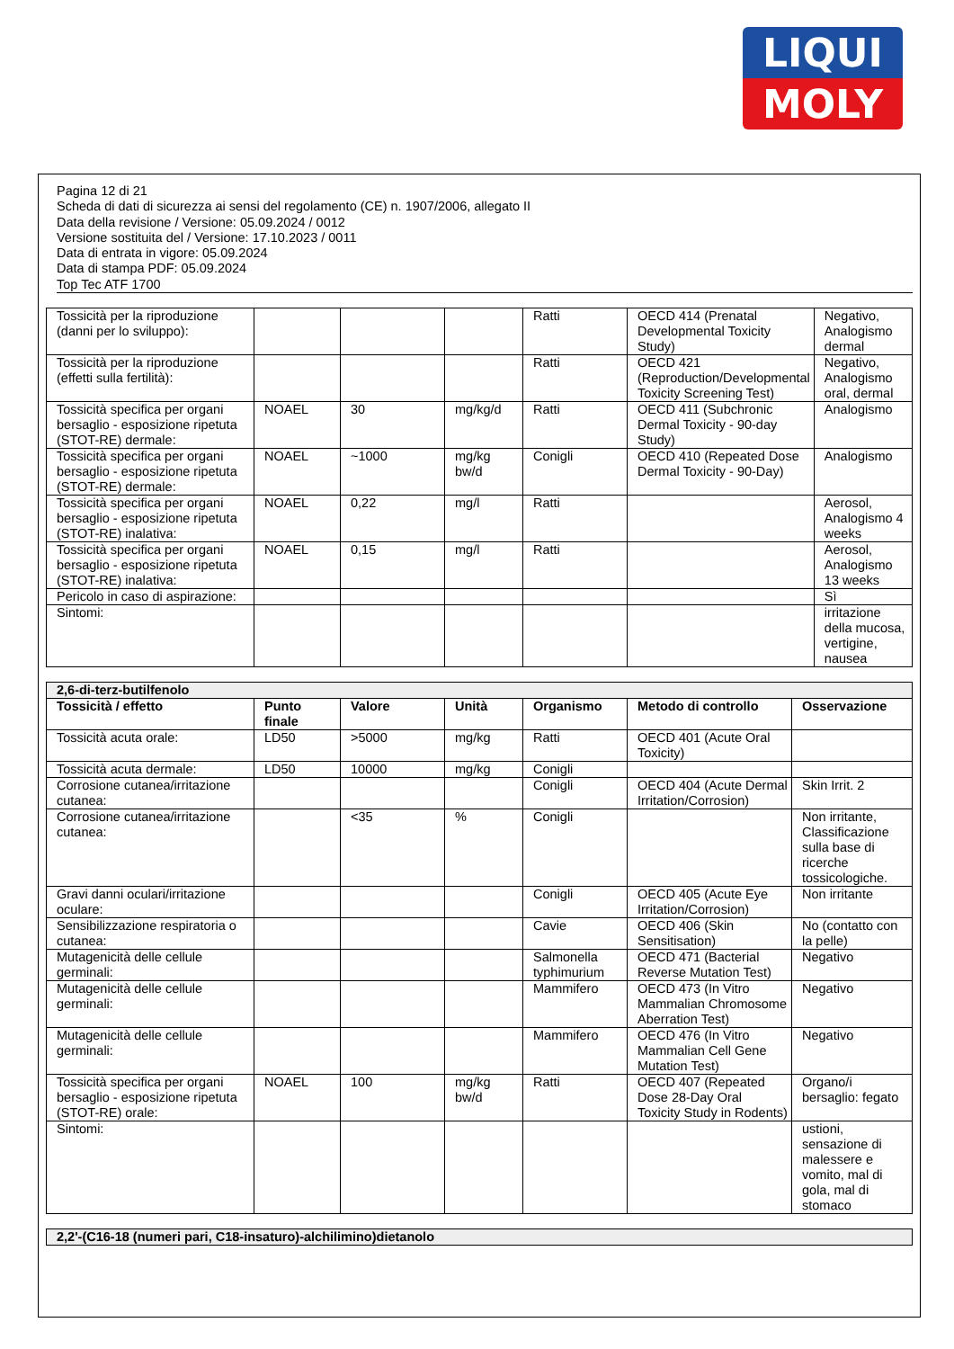LIQUI
MOLY
Pagina 12 di 21
Scheda di dati di sicurezza ai sensi del regolamento (CE) n. 1907/2006, allegato II
Data della revisione / Versione: 05.09.2024 / 0012
Versione sostituita del / Versione: 17.10.2023 / 0011
Data di entrata in vigore: 05.09.2024
Data di stampa PDF: 05.09.2024
Top Tec ATF 1700
| Tossicità per la riproduzione (danni per lo sviluppo): | | | | Ratti | OECD 414 (Prenatal Developmental Toxicity Study) | Negativo, Analogismo dermal |
| Tossicità per la riproduzione (effetti sulla fertilità): | | | | Ratti | OECD 421 (Reproduction/Developmental Toxicity Screening Test) | Negativo, Analogismo oral, dermal |
| Tossicità specifica per organi bersaglio - esposizione ripetuta (STOT-RE) dermale: | NOAEL | 30 | mg/kg/d | Ratti | OECD 411 (Subchronic Dermal Toxicity - 90-day Study) | Analogismo |
| Tossicità specifica per organi bersaglio - esposizione ripetuta (STOT-RE) dermale: | NOAEL | ~1000 | mg/kg bw/d | Conigli | OECD 410 (Repeated Dose Dermal Toxicity - 90-Day) | Analogismo |
| Tossicità specifica per organi bersaglio - esposizione ripetuta (STOT-RE) inalativa: | NOAEL | 0,22 | mg/l | Ratti | | Aerosol, Analogismo 4 weeks |
| Tossicità specifica per organi bersaglio - esposizione ripetuta (STOT-RE) inalativa: | NOAEL | 0,15 | mg/l | Ratti | | Aerosol, Analogismo 13 weeks |
| Pericolo in caso di aspirazione: | | | | | | Sì |
| Sintomi: | | | | | | irritazione della mucosa, vertigine, nausea |
| 2,6-di-terz-butilfenolo | | | | | | |
| Tossicità / effetto | Punto finale | Valore | Unità | Organismo | Metodo di controllo | Osservazione |
| Tossicità acuta orale: | LD50 | >5000 | mg/kg | Ratti | OECD 401 (Acute Oral Toxicity) | |
| Tossicità acuta dermale: | LD50 | 10000 | mg/kg | Conigli | | |
| Corrosione cutanea/irritazione cutanea: | | | | Conigli | OECD 404 (Acute Dermal Irritation/Corrosion) | Skin Irrit. 2 |
| Corrosione cutanea/irritazione cutanea: | | <35 | % | Conigli | | Non irritante, Classificazione sulla base di ricerche tossicologiche. |
| Gravi danni oculari/irritazione oculare: | | | | Conigli | OECD 405 (Acute Eye Irritation/Corrosion) | Non irritante |
| Sensibilizzazione respiratoria o cutanea: | | | | Cavie | OECD 406 (Skin Sensitisation) | No (contatto con la pelle) |
| Mutagenicità delle cellule germinali: | | | | Salmonella typhimurium | OECD 471 (Bacterial Reverse Mutation Test) | Negativo |
| Mutagenicità delle cellule germinali: | | | | Mammifero | OECD 473 (In Vitro Mammalian Chromosome Aberration Test) | Negativo |
| Mutagenicità delle cellule germinali: | | | | Mammifero | OECD 476 (In Vitro Mammalian Cell Gene Mutation Test) | Negativo |
| Tossicità specifica per organi bersaglio - esposizione ripetuta (STOT-RE) orale: | NOAEL | 100 | mg/kg bw/d | Ratti | OECD 407 (Repeated Dose 28-Day Oral Toxicity Study in Rodents) | Organo/i bersaglio: fegato |
| Sintomi: | | | | | | ustioni, sensazione di malessere e vomito, mal di gola, mal di stomaco |
| 2,2'-(C16-18 (numeri pari, C18-insaturo)-alchilimino)dietanolo |